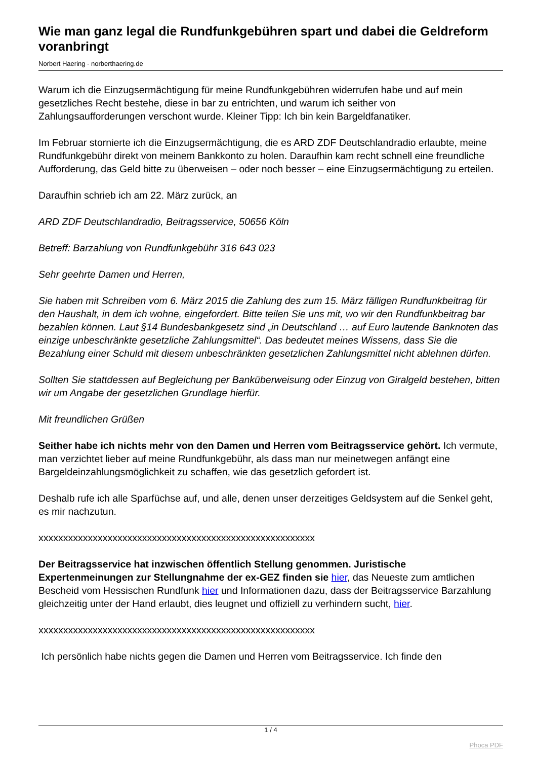Wie man ganz legal die Rundfunkgebühren spart und dabei die Geldreform voranbringt
Norbert Haering - norberthaering.de
Warum ich die Einzugsermächtigung für meine Rundfunkgebühren widerrufen habe und auf mein gesetzliches Recht bestehe, diese in bar zu entrichten, und warum ich seither von Zahlungsaufforderungen verschont wurde. Kleiner Tipp: Ich bin kein Bargeldfanatiker.
Im Februar stornierte ich die Einzugsermächtigung, die es ARD ZDF Deutschlandradio erlaubte, meine Rundfunkgebühr direkt von meinem Bankkonto zu holen. Daraufhin kam recht schnell eine freundliche Aufforderung, das Geld bitte zu überweisen – oder noch besser – eine Einzugsermächtigung zu erteilen.
Daraufhin schrieb ich am 22. März zurück, an
ARD ZDF Deutschlandradio, Beitragsservice, 50656 Köln
Betreff: Barzahlung von Rundfunkgebühr 316 643 023
Sehr geehrte Damen und Herren,
Sie haben mit Schreiben vom 6. März 2015 die Zahlung des zum 15. März fälligen Rundfunkbeitrag für den Haushalt, in dem ich wohne, eingefordert. Bitte teilen Sie uns mit, wo wir den Rundfunkbeitrag bar bezahlen können. Laut §14 Bundesbankgesetz sind „in Deutschland … auf Euro lautende Banknoten das einzige unbeschränkte gesetzliche Zahlungsmittel“. Das bedeutet meines Wissens, dass Sie die Bezahlung einer Schuld mit diesem unbeschränkten gesetzlichen Zahlungsmittel nicht ablehnen dürfen.
Sollten Sie stattdessen auf Begleichung per Banküberweisung oder Einzug von Giralgeld bestehen, bitten wir um Angabe der gesetzlichen Grundlage hierfür.
Mit freundlichen Grüßen
Seither habe ich nichts mehr von den Damen und Herren vom Beitragsservice gehört. Ich vermute, man verzichtet lieber auf meine Rundfunkgebühr, als dass man nur meinetwegen anfängt eine Bargeldeinzahlungsmöglichkeit zu schaffen, wie das gesetzlich gefordert ist.
Deshalb rufe ich alle Sparfüchse auf, und alle, denen unser derzeitiges Geldsystem auf die Senkel geht, es mir nachzutun.
xxxxxxxxxxxxxxxxxxxxxxxxxxxxxxxxxxxxxxxxxxxxxxxxxxxxxxxx
Der Beitragsservice hat inzwischen öffentlich Stellung genommen. Juristische Expertenmeinungen zur Stellungnahme der ex-GEZ finden sie hier, das Neueste zum amtlichen Bescheid vom Hessischen Rundfunk hier und Informationen dazu, dass der Beitragsservice Barzahlung gleichzeitig unter der Hand erlaubt, dies leugnet und offiziell zu verhindern sucht, hier.
xxxxxxxxxxxxxxxxxxxxxxxxxxxxxxxxxxxxxxxxxxxxxxxxxxxxxxxx
Ich persönlich habe nichts gegen die Damen und Herren vom Beitragsservice. Ich finde den
1 / 4
Phoca PDF